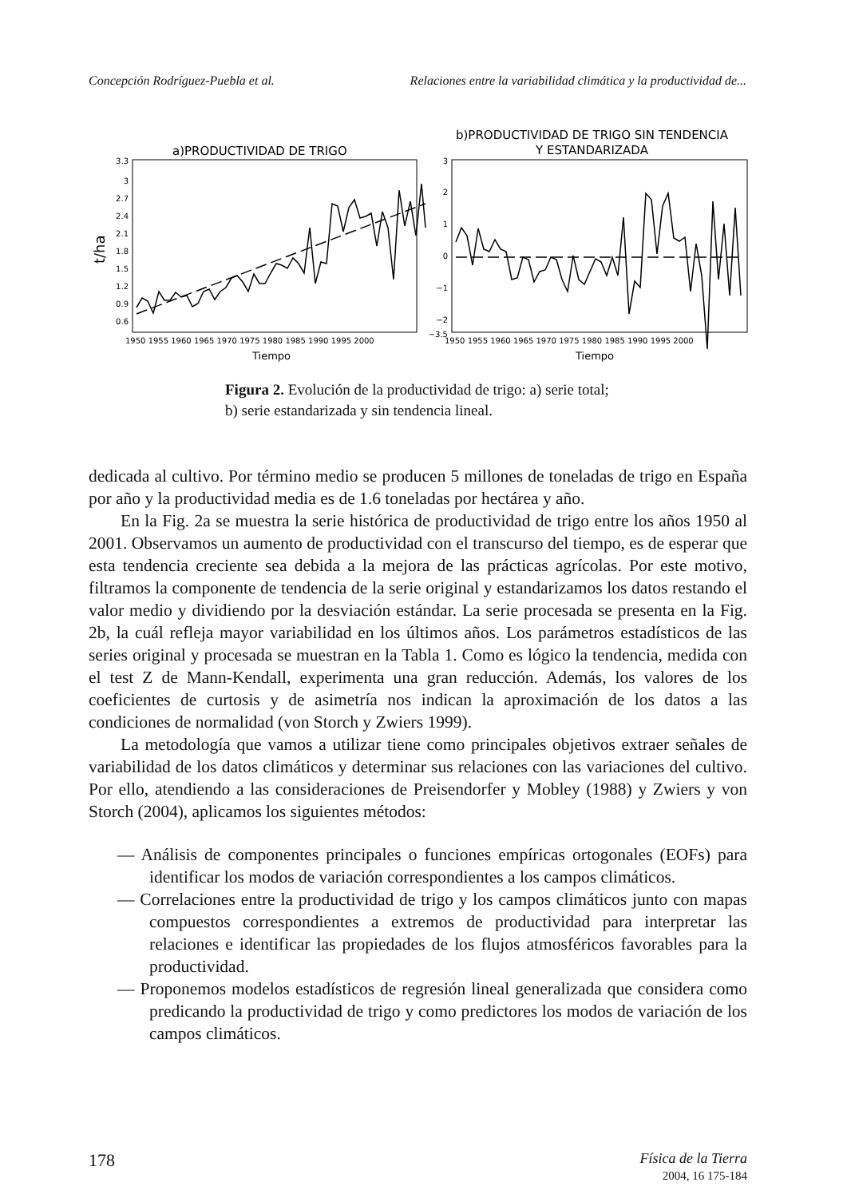Concepción Rodríguez-Puebla et al. Relaciones entre la variabilidad climática y la productividad de...
a)PRODUCTIVIDAD DE TRIGO
3.3
3
2.7
2.4
2.1
1.8
1.5
1.2
0.9
0.6
t/ha
1950 1955 1960 1965 1970 1975 1980 1985 1990 1995 2000
Tiempo
b)PRODUCTIVIDAD DE TRIGO SIN TENDENCIA
Y ESTANDARIZADA
3
2
1
0
−1
−2
−3.5
1950 1955 1960 1965 1970 1975 1980 1985 1990 1995 2000
Tiempo
Figura 2. Evolución de la productividad de trigo: a) serie total; b) serie estandarizada y sin tendencia lineal.
dedicada al cultivo. Por término medio se producen 5 millones de toneladas de trigo en España por año y la productividad media es de 1.6 toneladas por hectárea y año.
En la Fig. 2a se muestra la serie histórica de productividad de trigo entre los años 1950 al 2001. Observamos un aumento de productividad con el transcurso del tiempo, es de esperar que esta tendencia creciente sea debida a la mejora de las prácticas agrícolas. Por este motivo, filtramos la componente de tendencia de la serie original y estandarizamos los datos restando el valor medio y dividiendo por la desviación estándar. La serie procesada se presenta en la Fig. 2b, la cuál refleja mayor variabilidad en los últimos años. Los parámetros estadísticos de las series original y procesada se muestran en la Tabla 1. Como es lógico la tendencia, medida con el test Z de Mann-Kendall, experimenta una gran reducción. Además, los valores de los coeficientes de curtosis y de asimetría nos indican la aproximación de los datos a las condiciones de normalidad (von Storch y Zwiers 1999).
La metodología que vamos a utilizar tiene como principales objetivos extraer señales de variabilidad de los datos climáticos y determinar sus relaciones con las variaciones del cultivo. Por ello, atendiendo a las consideraciones de Preisendorfer y Mobley (1988) y Zwiers y von Storch (2004), aplicamos los siguientes métodos:
— Análisis de componentes principales o funciones empíricas ortogonales (EOFs) para identificar los modos de variación correspondientes a los campos climáticos.
— Correlaciones entre la productividad de trigo y los campos climáticos junto con mapas compuestos correspondientes a extremos de productividad para interpretar las relaciones e identificar las propiedades de los flujos atmosféricos favorables para la productividad.
— Proponemos modelos estadísticos de regresión lineal generalizada que considera como predicando la productividad de trigo y como predictores los modos de variación de los campos climáticos.
178 Física de la Tierra
2004, 16 175-184